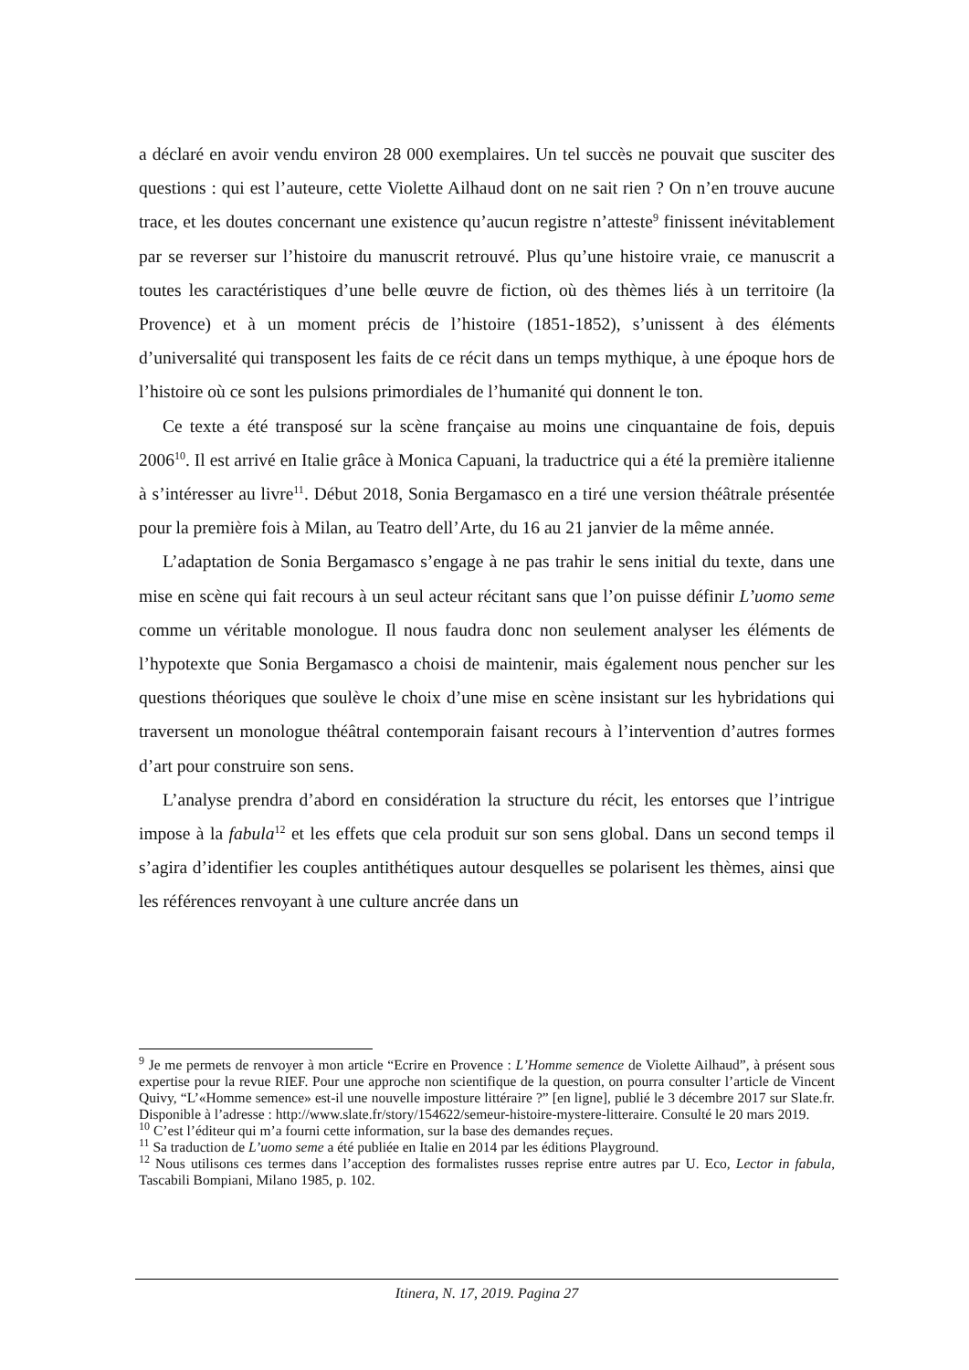a déclaré en avoir vendu environ 28 000 exemplaires. Un tel succès ne pouvait que susciter des questions : qui est l’auteure, cette Violette Ailhaud dont on ne sait rien ? On n’en trouve aucune trace, et les doutes concernant une existence qu’aucun registre n’atteste<sup>9</sup> finissent inévitablement par se reverser sur l’histoire du manuscrit retrouvé. Plus qu’une histoire vraie, ce manuscrit a toutes les caractéristiques d’une belle œuvre de fiction, où des thèmes liés à un territoire (la Provence) et à un moment précis de l’histoire (1851-1852), s’unissent à des éléments d’universalité qui transposent les faits de ce récit dans un temps mythique, à une époque hors de l’histoire où ce sont les pulsions primordiales de l’humanité qui donnent le ton.
Ce texte a été transposé sur la scène française au moins une cinquantaine de fois, depuis 2006<sup>10</sup>. Il est arrivé en Italie grâce à Monica Capuani, la traductrice qui a été la première italienne à s’intéresser au livre<sup>11</sup>. Début 2018, Sonia Bergamasco en a tiré une version théâtrale présentée pour la première fois à Milan, au Teatro dell’Arte, du 16 au 21 janvier de la même année.
L’adaptation de Sonia Bergamasco s’engage à ne pas trahir le sens initial du texte, dans une mise en scène qui fait recours à un seul acteur récitant sans que l’on puisse définir L’uomo seme comme un véritable monologue. Il nous faudra donc non seulement analyser les éléments de l’hypotexte que Sonia Bergamasco a choisi de maintenir, mais également nous pencher sur les questions théoriques que soulève le choix d’une mise en scène insistant sur les hybridations qui traversent un monologue théâtral contemporain faisant recours à l’intervention d’autres formes d’art pour construire son sens.
L’analyse prendra d’abord en considération la structure du récit, les entorses que l’intrigue impose à la fabula<sup>12</sup> et les effets que cela produit sur son sens global. Dans un second temps il s’agira d’identifier les couples antithétiques autour desquelles se polarisent les thèmes, ainsi que les références renvoyant à une culture ancrée dans un
<sup>9</sup> Je me permets de renvoyer à mon article “Ecrire en Provence : L’Homme semence de Violette Ailhaud”, à présent sous expertise pour la revue RIEF. Pour une approche non scientifique de la question, on pourra consulter l’article de Vincent Quivy, “L’«Homme semence» est-il une nouvelle imposture littéraire ?” [en ligne], publié le 3 décembre 2017 sur Slate.fr. Disponible à l’adresse : http://www.slate.fr/story/154622/semeur-histoire-mystere-litteraire. Consulté le 20 mars 2019.
<sup>10</sup> C’est l’éditeur qui m’a fourni cette information, sur la base des demandes reçues.
<sup>11</sup> Sa traduction de L’uomo seme a été publiée en Italie en 2014 par les éditions Playground.
<sup>12</sup> Nous utilisons ces termes dans l’acception des formalistes russes reprise entre autres par U. Eco, Lector in fabula, Tascabili Bompiani, Milano 1985, p. 102.
Itinera, N. 17, 2019. Pagina 27